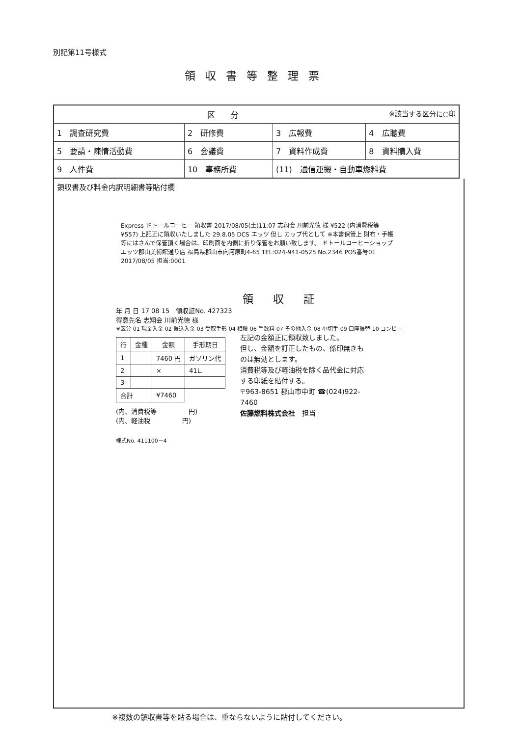別記第11号様式
領収書等整理票
| 区 分 ※該当する区分に○印 | | | |
| 1 調査研究費 | 2 研修費 | 3 広報費 | 4 広聴費 |
| 5 要請・陳情活動費 | 6 会議費 | 7 資料作成費 | 8 資料購入費 |
| 9 人件費 | 10 事務所費 | (11) 通信運搬・自動車燃料費 | |
領収書及び料金内訳明細書等貼付欄
Express ドトールコーヒー 領収書 2017/08/05(土)11:07 志翔会 川前光徳 様 ¥522 (内消費税等 ¥557) 上記正に領収いたしました 29.8.05 DCS エッツ 但し カップ代として ※本書保管上 財布・手帳等にはさんで保管頂く場合は、印刷面を内側に折り保管をお願い致します。 ドトールコーヒーショップ エッツ郡山美術館通り店 福島県郡山市向河原町4-65 TEL:024-941-0525 No.2346 POS番号01 2017/08/05 担当:0001
領収証
年 月 日 17 08 15　領収証No. 427323
得意先名 志翔会 川前光徳 様
※区分 01 現金入金 02 振込入金 03 受取手形 04 相殺 06 手数料 07 その他入金 08 小切手 09 口座振替 10 コンビニ
| 行 | 金種 | 金額 | 手形期日 |
| --- | --- | --- | --- |
| 1 | | 7460 円 | ガソリン代 |
| 2 | | × | 41L. |
| 3 | | | |
| 合計 | | ¥7460 | |
(内、消費税等　　　　　円)
(内、軽油税　　　　　円)
様式No. 411100－4
左記の金額正に領収致しました。
但し、金額を訂正したもの、係印無きものは無効とします。
消費税等及び軽油税を除く品代金に対応する印紙を貼付する。
〒963-8651 郡山市中町 ☎(024)922-7460
佐藤燃料株式会社　担当
※複数の領収書等を貼る場合は、重ならないように貼付してください。